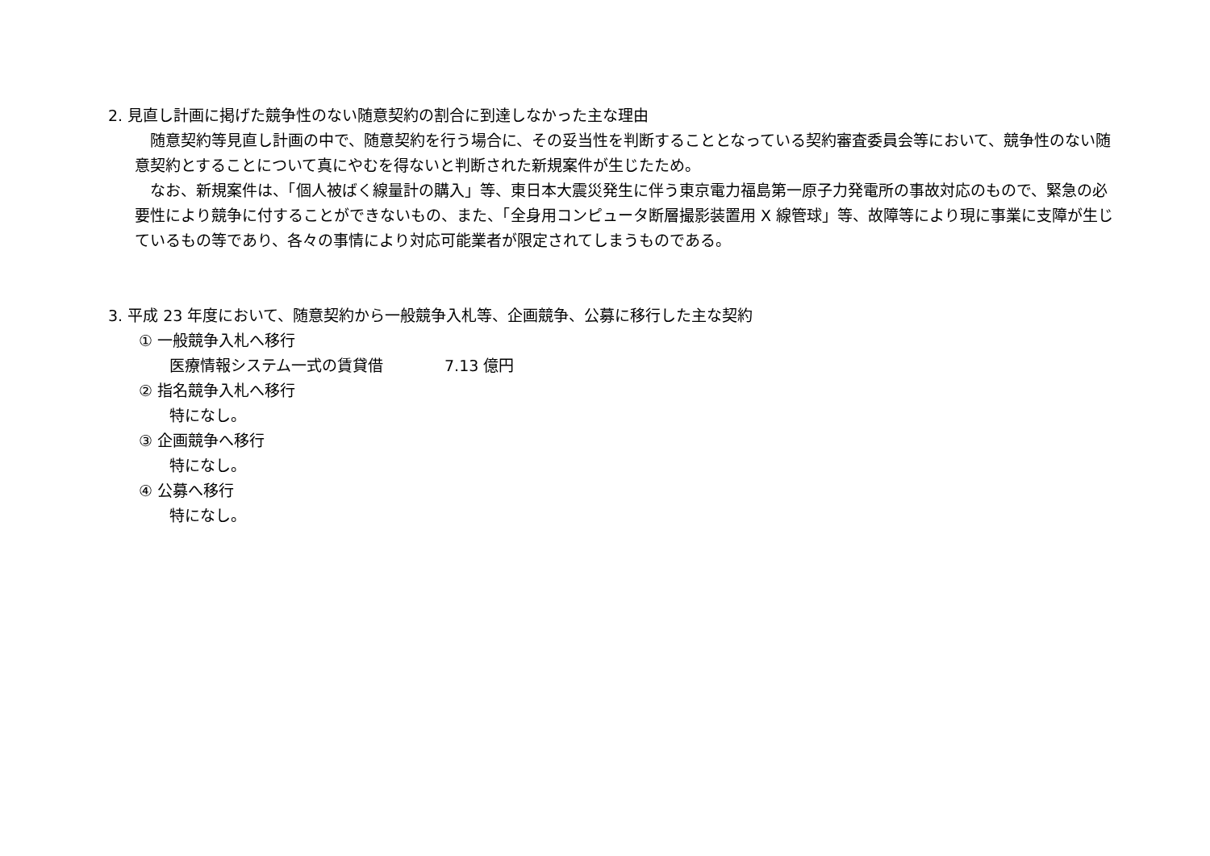2. 見直し計画に掲げた競争性のない随意契約の割合に到達しなかった主な理由
　随意契約等見直し計画の中で、随意契約を行う場合に、その妥当性を判断することとなっている契約審査委員会等において、競争性のない随意契約とすることについて真にやむを得ないと判断された新規案件が生じたため。
　なお、新規案件は、「個人被ばく線量計の購入」等、東日本大震災発生に伴う東京電力福島第一原子力発電所の事故対応のもので、緊急の必要性により競争に付することができないもの、また、「全身用コンピュータ断層撮影装置用 X 線管球」等、故障等により現に事業に支障が生じているもの等であり、各々の事情により対応可能業者が限定されてしまうものである。
3. 平成 23 年度において、随意契約から一般競争入札等、企画競争、公募に移行した主な契約
① 一般競争入札へ移行
医療情報システム一式の賃貸借　　　　7.13 億円
② 指名競争入札へ移行
特になし。
③ 企画競争へ移行
特になし。
④ 公募へ移行
特になし。